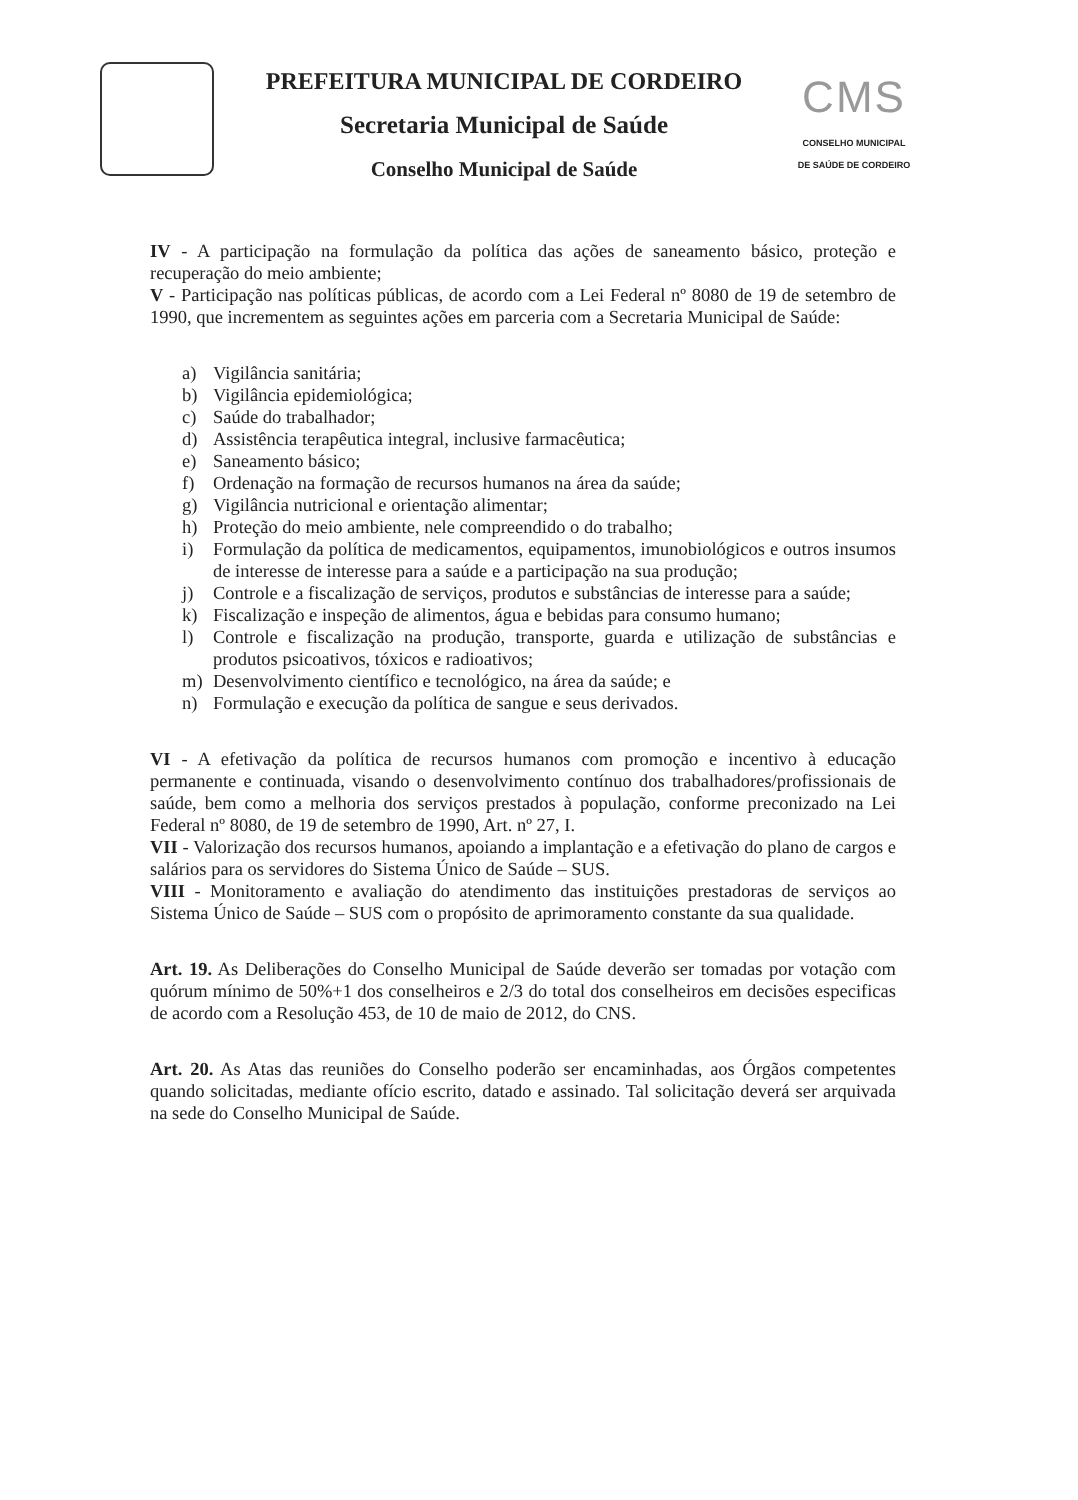PREFEITURA MUNICIPAL DE CORDEIRO
Secretaria Municipal de Saúde
Conselho Municipal de Saúde
CMS
CONSELHO MUNICIPAL
DE SAÚDE DE CORDEIRO
IV - A participação na formulação da política das ações de saneamento básico, proteção e recuperação do meio ambiente;
V - Participação nas políticas públicas, de acordo com a Lei Federal nº 8080 de 19 de setembro de 1990, que incrementem as seguintes ações em parceria com a Secretaria Municipal de Saúde:
a) Vigilância sanitária;
b) Vigilância epidemiológica;
c) Saúde do trabalhador;
d) Assistência terapêutica integral, inclusive farmacêutica;
e) Saneamento básico;
f) Ordenação na formação de recursos humanos na área da saúde;
g) Vigilância nutricional e orientação alimentar;
h) Proteção do meio ambiente, nele compreendido o do trabalho;
i) Formulação da política de medicamentos, equipamentos, imunobiológicos e outros insumos de interesse de interesse para a saúde e a participação na sua produção;
j) Controle e a fiscalização de serviços, produtos e substâncias de interesse para a saúde;
k) Fiscalização e inspeção de alimentos, água e bebidas para consumo humano;
l) Controle e fiscalização na produção, transporte, guarda e utilização de substâncias e produtos psicoativos, tóxicos e radioativos;
m) Desenvolvimento científico e tecnológico, na área da saúde; e
n) Formulação e execução da política de sangue e seus derivados.
VI - A efetivação da política de recursos humanos com promoção e incentivo à educação permanente e continuada, visando o desenvolvimento contínuo dos trabalhadores/profissionais de saúde, bem como a melhoria dos serviços prestados à população, conforme preconizado na Lei Federal nº 8080, de 19 de setembro de 1990, Art. nº 27, I.
VII - Valorização dos recursos humanos, apoiando a implantação e a efetivação do plano de cargos e salários para os servidores do Sistema Único de Saúde – SUS.
VIII - Monitoramento e avaliação do atendimento das instituições prestadoras de serviços ao Sistema Único de Saúde – SUS com o propósito de aprimoramento constante da sua qualidade.
Art. 19. As Deliberações do Conselho Municipal de Saúde deverão ser tomadas por votação com quórum mínimo de 50%+1 dos conselheiros e 2/3 do total dos conselheiros em decisões especificas de acordo com a Resolução 453, de 10 de maio de 2012, do CNS.
Art. 20. As Atas das reuniões do Conselho poderão ser encaminhadas, aos Órgãos competentes quando solicitadas, mediante ofício escrito, datado e assinado. Tal solicitação deverá ser arquivada na sede do Conselho Municipal de Saúde.